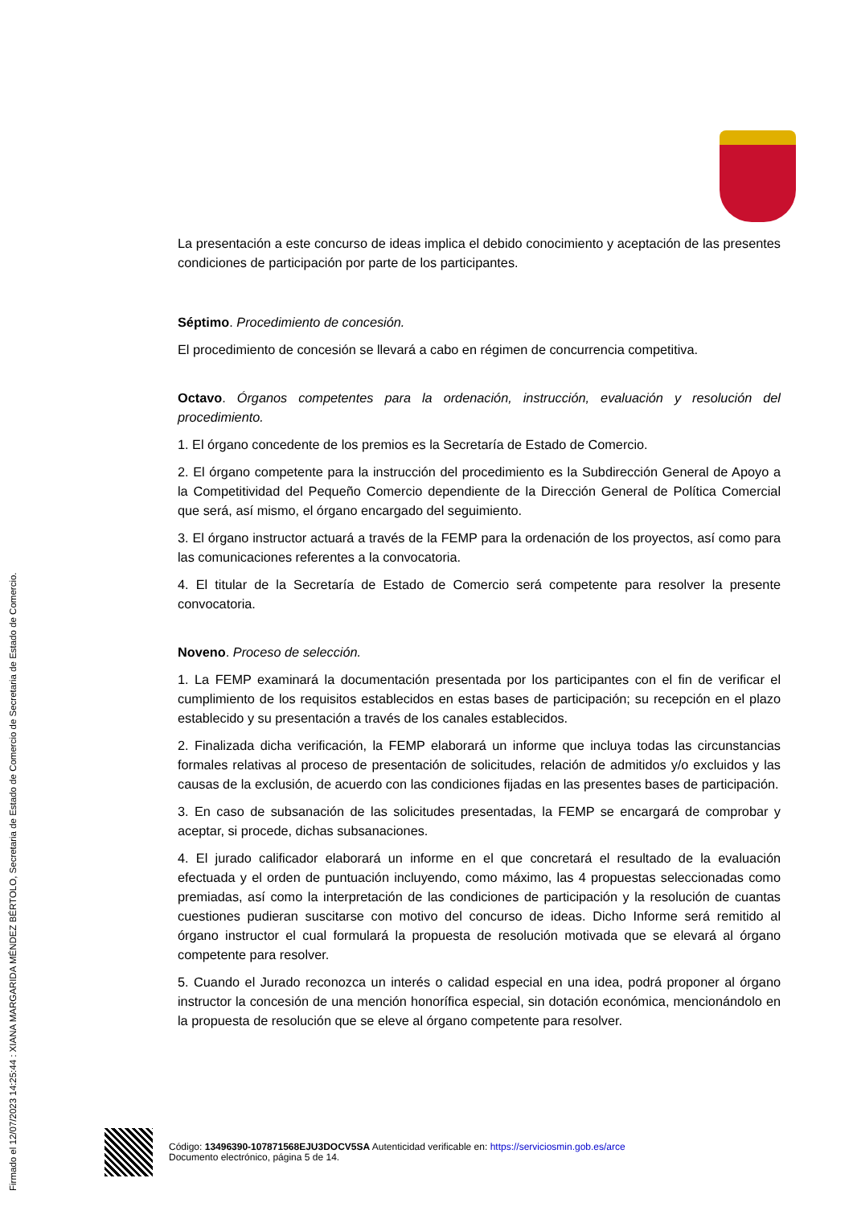La presentación a este concurso de ideas implica el debido conocimiento y aceptación de las presentes condiciones de participación por parte de los participantes.
Séptimo. Procedimiento de concesión.
El procedimiento de concesión se llevará a cabo en régimen de concurrencia competitiva.
Octavo. Órganos competentes para la ordenación, instrucción, evaluación y resolución del procedimiento.
1. El órgano concedente de los premios es la Secretaría de Estado de Comercio.
2. El órgano competente para la instrucción del procedimiento es la Subdirección General de Apoyo a la Competitividad del Pequeño Comercio dependiente de la Dirección General de Política Comercial que será, así mismo, el órgano encargado del seguimiento.
3. El órgano instructor actuará a través de la FEMP para la ordenación de los proyectos, así como para las comunicaciones referentes a la convocatoria.
4. El titular de la Secretaría de Estado de Comercio será competente para resolver la presente convocatoria.
Noveno. Proceso de selección.
1. La FEMP examinará la documentación presentada por los participantes con el fin de verificar el cumplimiento de los requisitos establecidos en estas bases de participación; su recepción en el plazo establecido y su presentación a través de los canales establecidos.
2. Finalizada dicha verificación, la FEMP elaborará un informe que incluya todas las circunstancias formales relativas al proceso de presentación de solicitudes, relación de admitidos y/o excluidos y las causas de la exclusión, de acuerdo con las condiciones fijadas en las presentes bases de participación.
3. En caso de subsanación de las solicitudes presentadas, la FEMP se encargará de comprobar y aceptar, si procede, dichas subsanaciones.
4. El jurado calificador elaborará un informe en el que concretará el resultado de la evaluación efectuada y el orden de puntuación incluyendo, como máximo, las 4 propuestas seleccionadas como premiadas, así como la interpretación de las condiciones de participación y la resolución de cuantas cuestiones pudieran suscitarse con motivo del concurso de ideas. Dicho Informe será remitido al órgano instructor el cual formulará la propuesta de resolución motivada que se elevará al órgano competente para resolver.
5. Cuando el Jurado reconozca un interés o calidad especial en una idea, podrá proponer al órgano instructor la concesión de una mención honorífica especial, sin dotación económica, mencionándolo en la propuesta de resolución que se eleve al órgano competente para resolver.
Firmado el 12/07/2023 14:25:44 : XIANA MARGARIDA MÉNDEZ BÉRTOLO, Secretaria de Estado de Comercio de Secretaria de Estado de Comercio.
Código: 13496390-107871568EJU3DOCV5SA Autenticidad verificable en: https://serviciosmin.gob.es/arce
Documento electrónico, página 5 de 14.